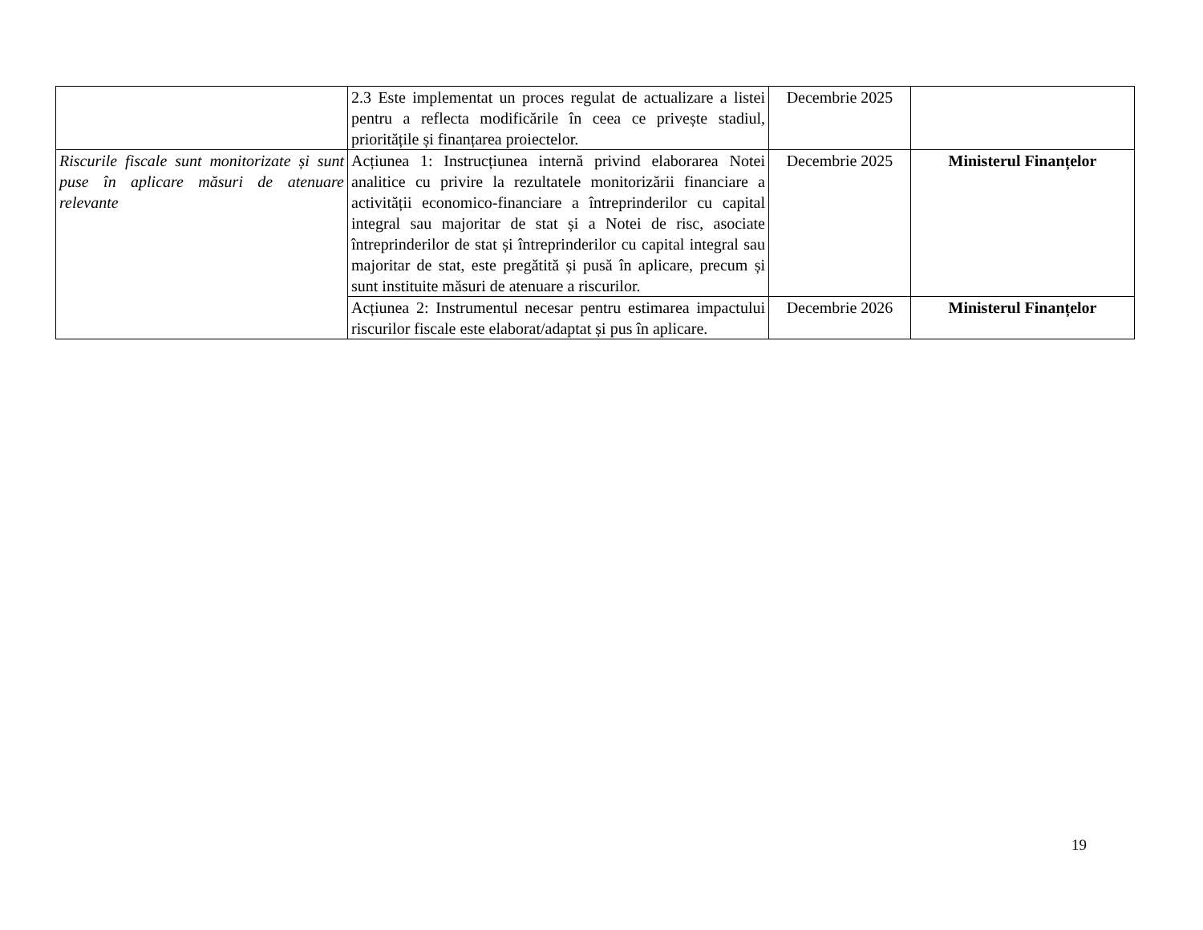| | 2.3 Este implementat un proces regulat de actualizare a listei pentru a reflecta modificările în ceea ce privește stadiul, prioritățile și finanțarea proiectelor. | Decembrie 2025 | |
| Riscurile fiscale sunt monitorizate și sunt puse în aplicare măsuri de atenuare relevante | Acțiunea 1: Instrucțiunea internă privind elaborarea Notei analitice cu privire la rezultatele monitorizării financiare a activității economico-financiare a întreprinderilor cu capital integral sau majoritar de stat și a Notei de risc, asociate întreprinderilor de stat și întreprinderilor cu capital integral sau majoritar de stat, este pregătită și pusă în aplicare, precum și sunt instituite măsuri de atenuare a riscurilor. | Decembrie 2025 | Ministerul Finanțelor |
| | Acțiunea 2: Instrumentul necesar pentru estimarea impactului riscurilor fiscale este elaborat/adaptat și pus în aplicare. | Decembrie 2026 | Ministerul Finanțelor |
19